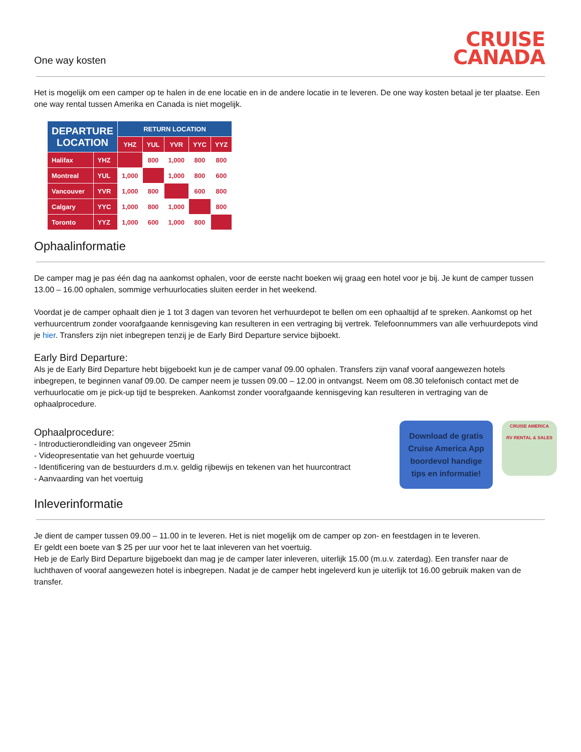One way kosten
CRUISE
CANADA
Het is mogelijk om een camper op te halen in de ene locatie en in de andere locatie in te leveren. De one way kosten betaal je ter plaatse. Een one way rental tussen Amerika en Canada is niet mogelijk.
| DEPARTURE LOCATION | | RETURN LOCATION | | | | |
| --- | --- | --- | --- | --- | --- | --- |
| | | YHZ | YUL | YVR | YYC | YYZ |
| Halifax | YHZ | | 800 | 1,000 | 800 | 800 |
| Montreal | YUL | 1,000 | | 1,000 | 800 | 600 |
| Vancouver | YVR | 1,000 | 800 | | 600 | 800 |
| Calgary | YYC | 1,000 | 800 | 1,000 | | 800 |
| Toronto | YYZ | 1,000 | 600 | 1,000 | 800 | |
Ophaalinformatie
De camper mag je pas één dag na aankomst ophalen, voor de eerste nacht boeken wij graag een hotel voor je bij. Je kunt de camper tussen 13.00 – 16.00 ophalen, sommige verhuurlocaties sluiten eerder in het weekend.
Voordat je de camper ophaalt dien je 1 tot 3 dagen van tevoren het verhuurdepot te bellen om een ophaaltijd af te spreken. Aankomst op het verhuurcentrum zonder voorafgaande kennisgeving kan resulteren in een vertraging bij vertrek. Telefoonnummers van alle verhuurdepots vind je hier. Transfers zijn niet inbegrepen tenzij je de Early Bird Departure service bijboekt.
Early Bird Departure:
Als je de Early Bird Departure hebt bijgeboekt kun je de camper vanaf 09.00 ophalen. Transfers zijn vanaf vooraf aangewezen hotels inbegrepen, te beginnen vanaf 09.00. De camper neem je tussen 09.00 – 12.00 in ontvangst. Neem om 08.30 telefonisch contact met de verhuurlocatie om je pick-up tijd te bespreken. Aankomst zonder voorafgaande kennisgeving kan resulteren in vertraging van de ophaalprocedure.
Ophaalprocedure:
- Introductierondleiding van ongeveer 25min
- Videopresentatie van het gehuurde voertuig
- Identificering van de bestuurders d.m.v. geldig rijbewijs en tekenen van het huurcontract
- Aanvaarding van het voertuig
Download de gratis
Cruise America App
boordevol handige
tips en informatie!
CRUISE AMERICA
RV RENTAL & SALES
Inleverinformatie
Je dient de camper tussen 09.00 – 11.00 in te leveren. Het is niet mogelijk om de camper op zon- en feestdagen in te leveren.
Er geldt een boete van $ 25 per uur voor het te laat inleveren van het voertuig.
Heb je de Early Bird Departure bijgeboekt dan mag je de camper later inleveren, uiterlijk 15.00 (m.u.v. zaterdag). Een transfer naar de luchthaven of vooraf aangewezen hotel is inbegrepen. Nadat je de camper hebt ingeleverd kun je uiterlijk tot 16.00 gebruik maken van de transfer.